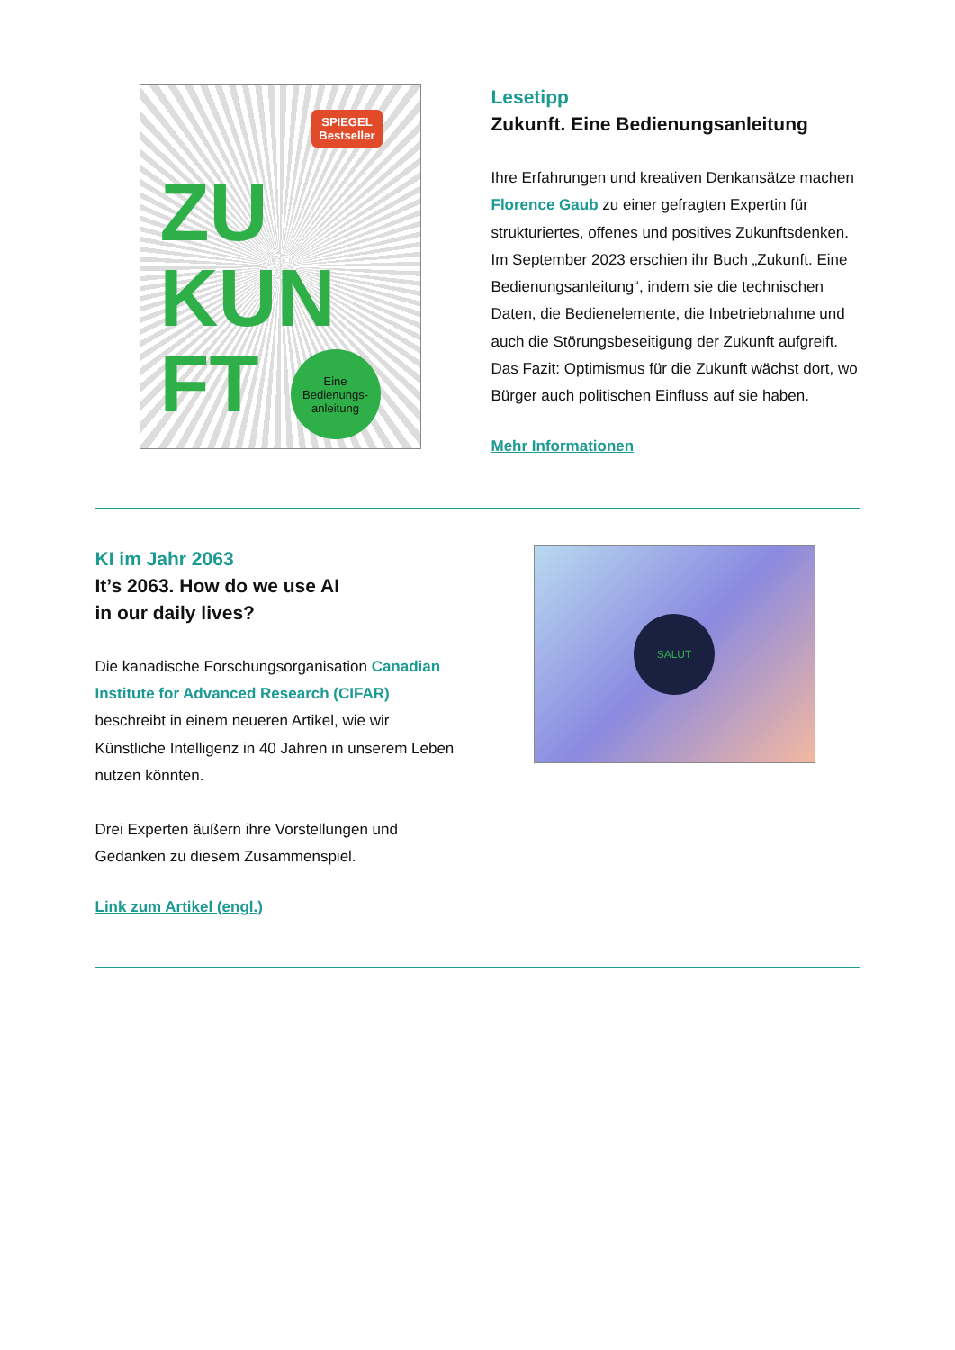SPIEGEL
Bestseller
ZU
KUN
FT
Eine Bedienungs-anleitung
Lesetipp
Zukunft. Eine Bedienungsanleitung
Ihre Erfahrungen und kreativen Denkansätze machen Florence Gaub zu einer gefragten Expertin für strukturiertes, offenes und positives Zukunftsdenken. Im September 2023 erschien ihr Buch „Zukunft. Eine Bedienungsanleitung“, indem sie die technischen Daten, die Bedienelemente, die Inbetriebnahme und auch die Störungsbeseitigung der Zukunft aufgreift. Das Fazit: Optimismus für die Zukunft wächst dort, wo Bürger auch politischen Einfluss auf sie haben.
Mehr Informationen
KI im Jahr 2063
It’s 2063. How do we use AI
in our daily lives?
Die kanadische Forschungsorganisation Canadian Institute for Advanced Research (CIFAR) beschreibt in einem neueren Artikel, wie wir Künstliche Intelligenz in 40 Jahren in unserem Leben nutzen könnten.
Drei Experten äußern ihre Vorstellungen und Gedanken zu diesem Zusammenspiel.
Link zum Artikel (engl.)
SALUT